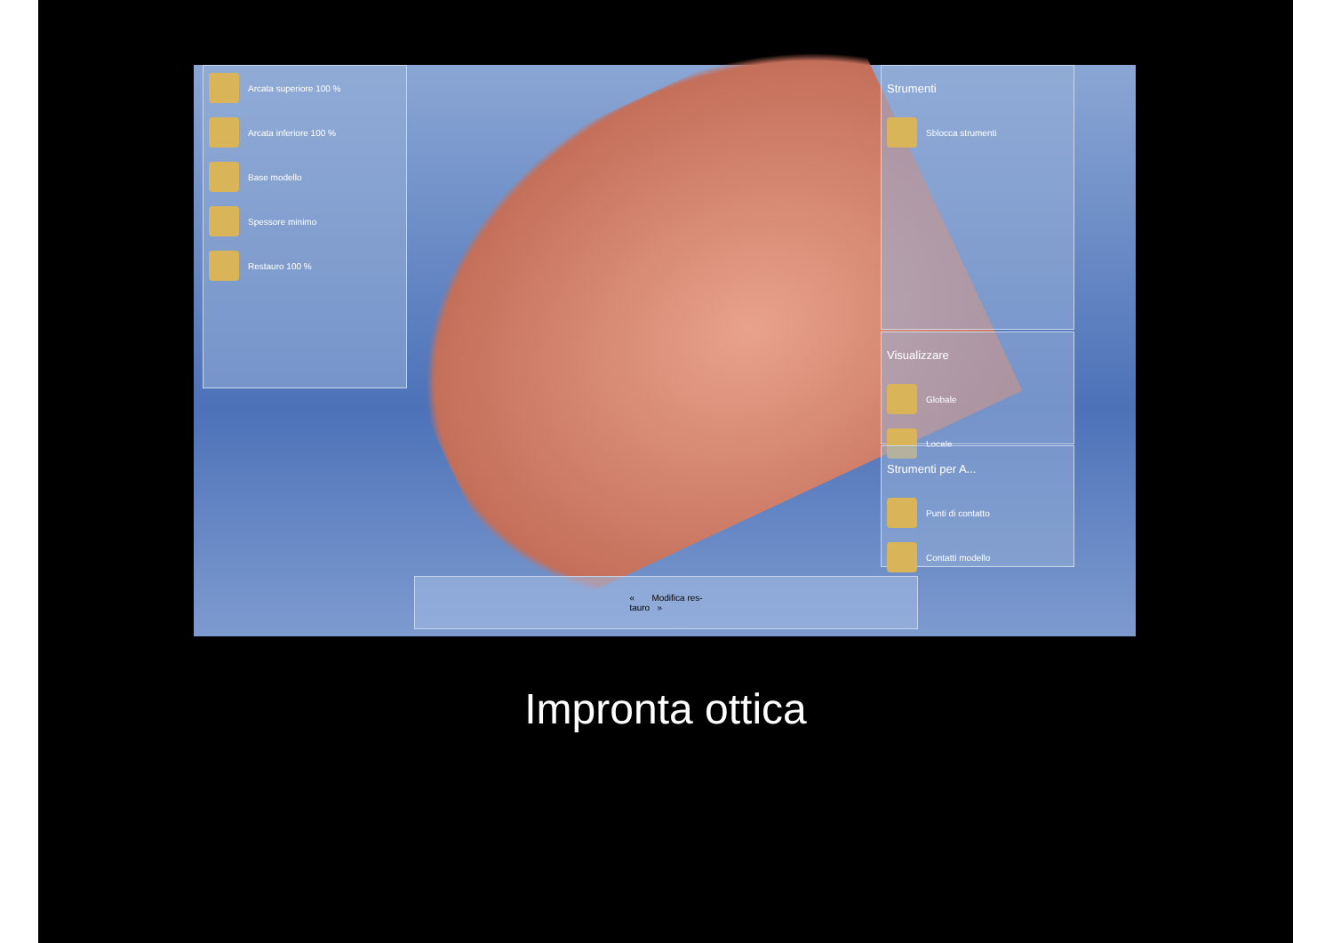Arcata superiore 100 %
Arcata inferiore 100 %
Base modello
Spessore minimo
Restauro 100 %
Strumenti
Sblocca strumenti
Visualizzare
Globale
Locale
Strumenti per A...
Punti di contatto
Contatti modello
« Modifica res-
tauro »
Impronta ottica